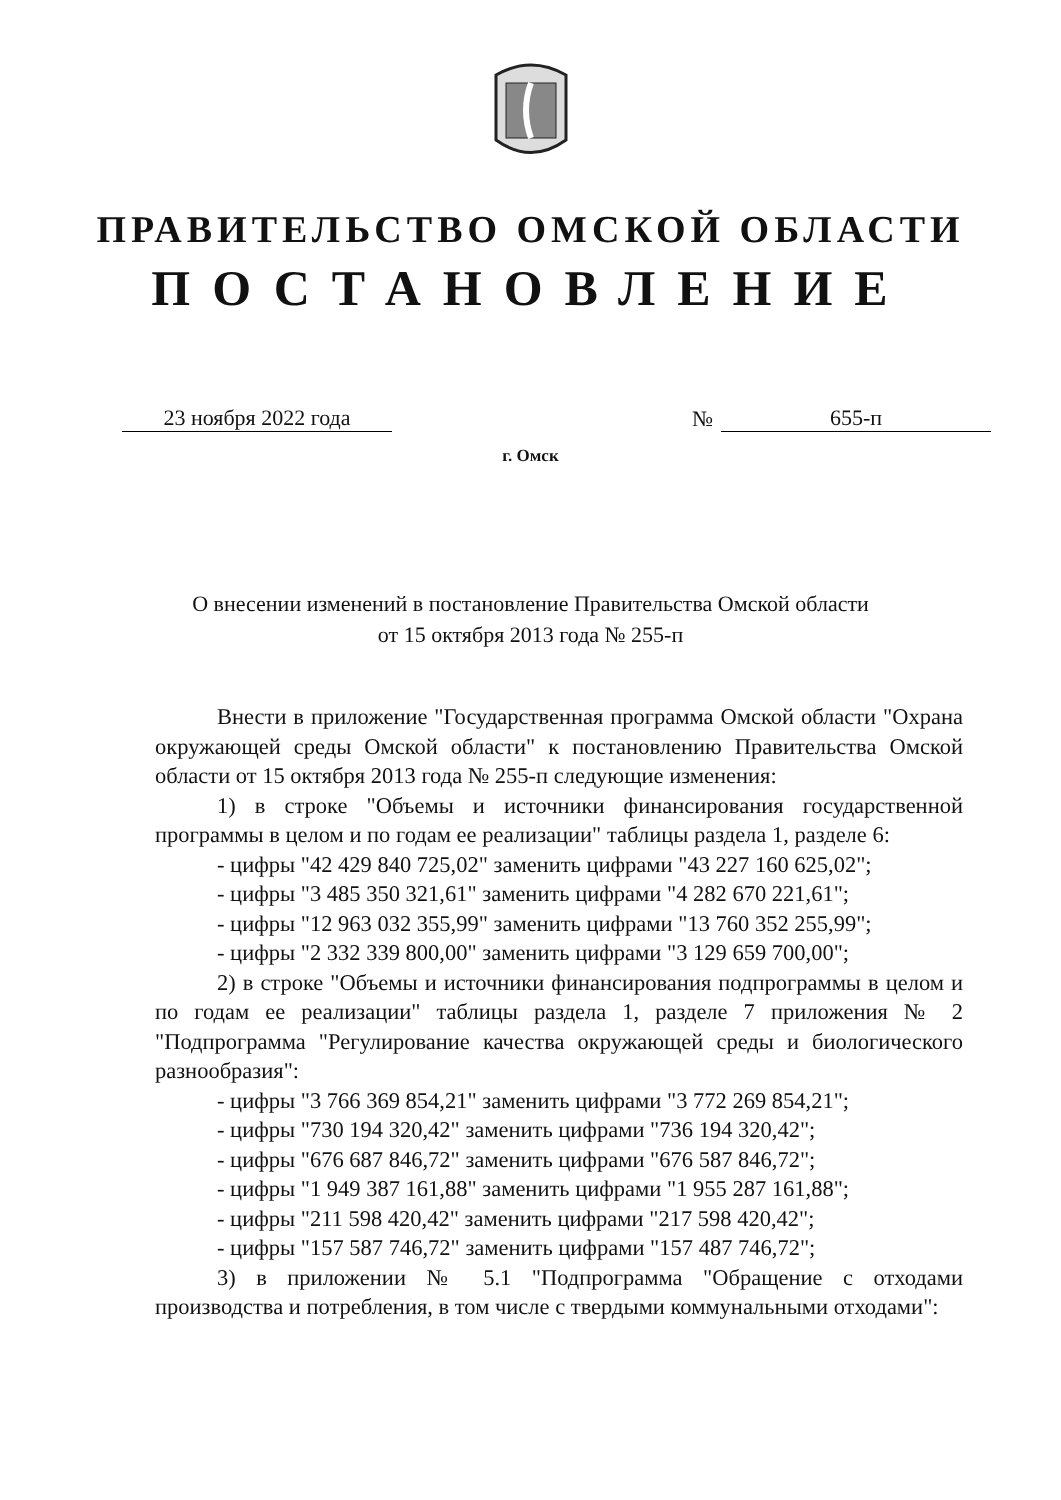ПРАВИТЕЛЬСТВО ОМСКОЙ ОБЛАСТИ
ПОСТАНОВЛЕНИЕ
23 ноября 2022 года № 655-п
г. Омск
О внесении изменений в постановление Правительства Омской области
от 15 октября 2013 года № 255-п
Внести в приложение "Государственная программа Омской области "Охрана окружающей среды Омской области" к постановлению Правительства Омской области от 15 октября 2013 года № 255-п следующие изменения:
1) в строке "Объемы и источники финансирования государственной программы в целом и по годам ее реализации" таблицы раздела 1, разделе 6:
- цифры "42 429 840 725,02" заменить цифрами "43 227 160 625,02";
- цифры "3 485 350 321,61" заменить цифрами "4 282 670 221,61";
- цифры "12 963 032 355,99" заменить цифрами "13 760 352 255,99";
- цифры "2 332 339 800,00" заменить цифрами "3 129 659 700,00";
2) в строке "Объемы и источники финансирования подпрограммы в целом и по годам ее реализации" таблицы раздела 1, разделе 7 приложения № 2 "Подпрограмма "Регулирование качества окружающей среды и биологического разнообразия":
- цифры "3 766 369 854,21" заменить цифрами "3 772 269 854,21";
- цифры "730 194 320,42" заменить цифрами "736 194 320,42";
- цифры "676 687 846,72" заменить цифрами "676 587 846,72";
- цифры "1 949 387 161,88" заменить цифрами "1 955 287 161,88";
- цифры "211 598 420,42" заменить цифрами "217 598 420,42";
- цифры "157 587 746,72" заменить цифрами "157 487 746,72";
3) в приложении № 5.1 "Подпрограмма "Обращение с отходами производства и потребления, в том числе с твердыми коммунальными отходами":